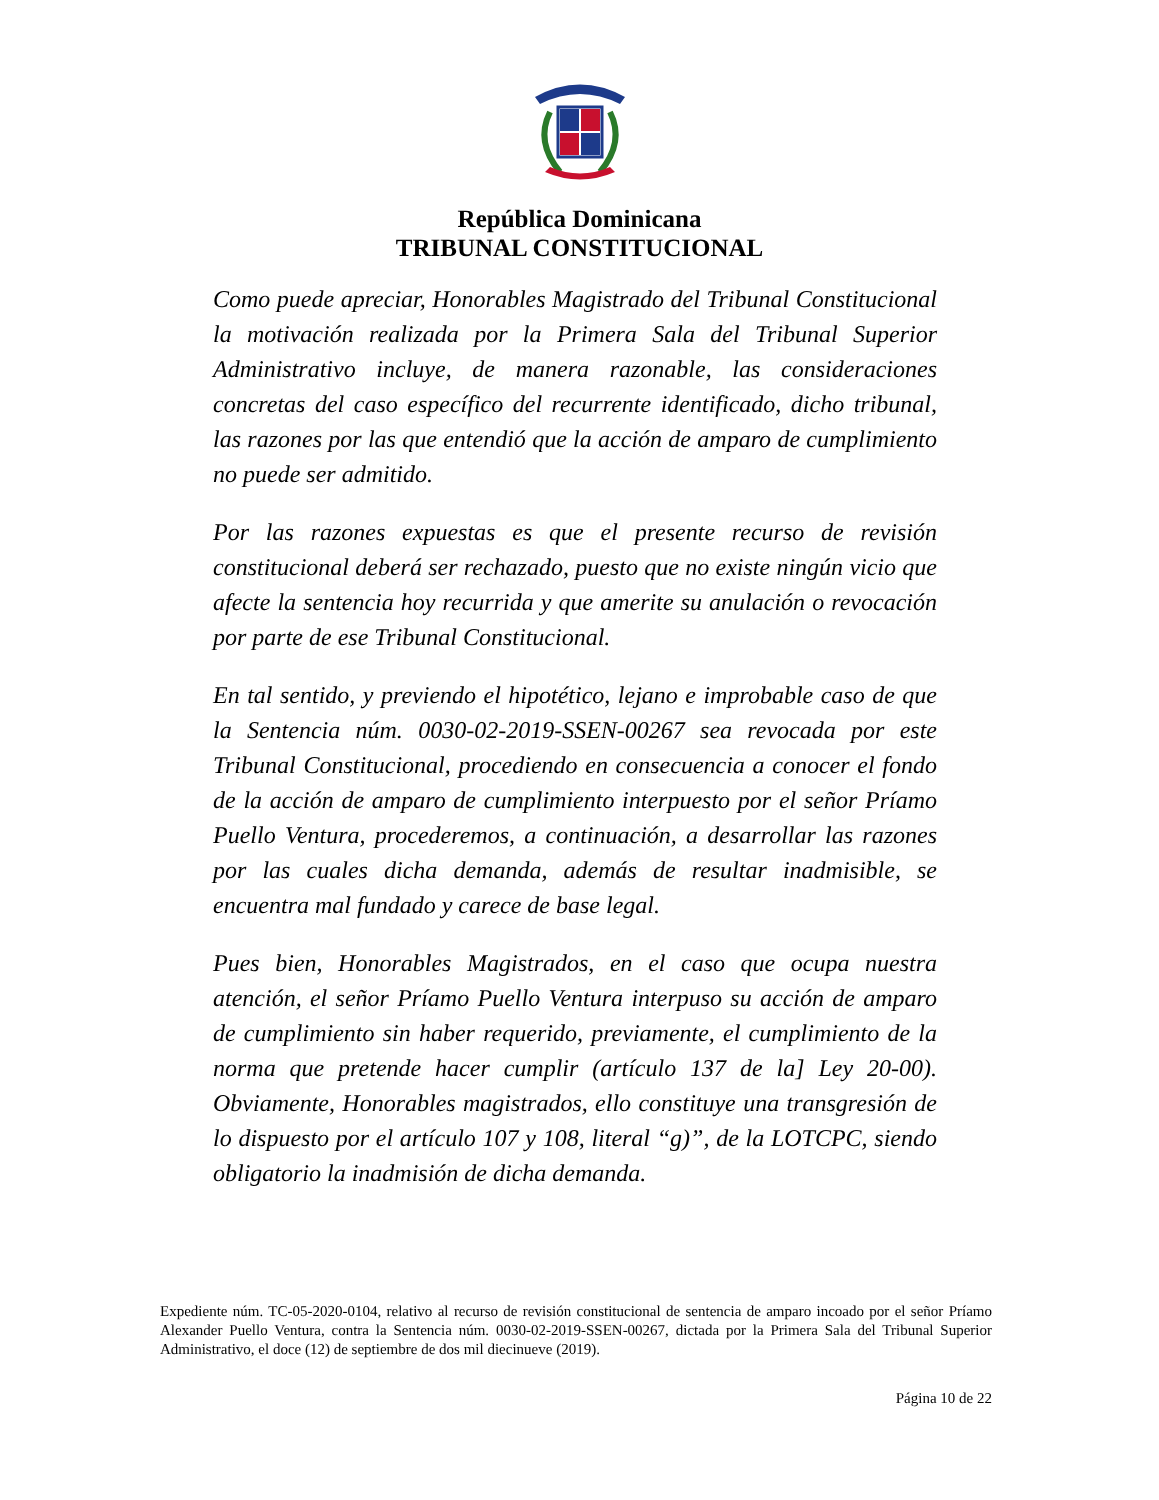República Dominicana
TRIBUNAL CONSTITUCIONAL
Como puede apreciar, Honorables Magistrado del Tribunal Constitucional la motivación realizada por la Primera Sala del Tribunal Superior Administrativo incluye, de manera razonable, las consideraciones concretas del caso específico del recurrente identificado, dicho tribunal, las razones por las que entendió que la acción de amparo de cumplimiento no puede ser admitido.
Por las razones expuestas es que el presente recurso de revisión constitucional deberá ser rechazado, puesto que no existe ningún vicio que afecte la sentencia hoy recurrida y que amerite su anulación o revocación por parte de ese Tribunal Constitucional.
En tal sentido, y previendo el hipotético, lejano e improbable caso de que la Sentencia núm. 0030-02-2019-SSEN-00267 sea revocada por este Tribunal Constitucional, procediendo en consecuencia a conocer el fondo de la acción de amparo de cumplimiento interpuesto por el señor Príamo Puello Ventura, procederemos, a continuación, a desarrollar las razones por las cuales dicha demanda, además de resultar inadmisible, se encuentra mal fundado y carece de base legal.
Pues bien, Honorables Magistrados, en el caso que ocupa nuestra atención, el señor Príamo Puello Ventura interpuso su acción de amparo de cumplimiento sin haber requerido, previamente, el cumplimiento de la norma que pretende hacer cumplir (artículo 137 de la] Ley 20-00). Obviamente, Honorables magistrados, ello constituye una transgresión de lo dispuesto por el artículo 107 y 108, literal “g)”, de la LOTCPC, siendo obligatorio la inadmisión de dicha demanda.
Expediente núm. TC-05-2020-0104, relativo al recurso de revisión constitucional de sentencia de amparo incoado por el señor Príamo Alexander Puello Ventura, contra la Sentencia núm. 0030-02-2019-SSEN-00267, dictada por la Primera Sala del Tribunal Superior Administrativo, el doce (12) de septiembre de dos mil diecinueve (2019).
Página 10 de 22